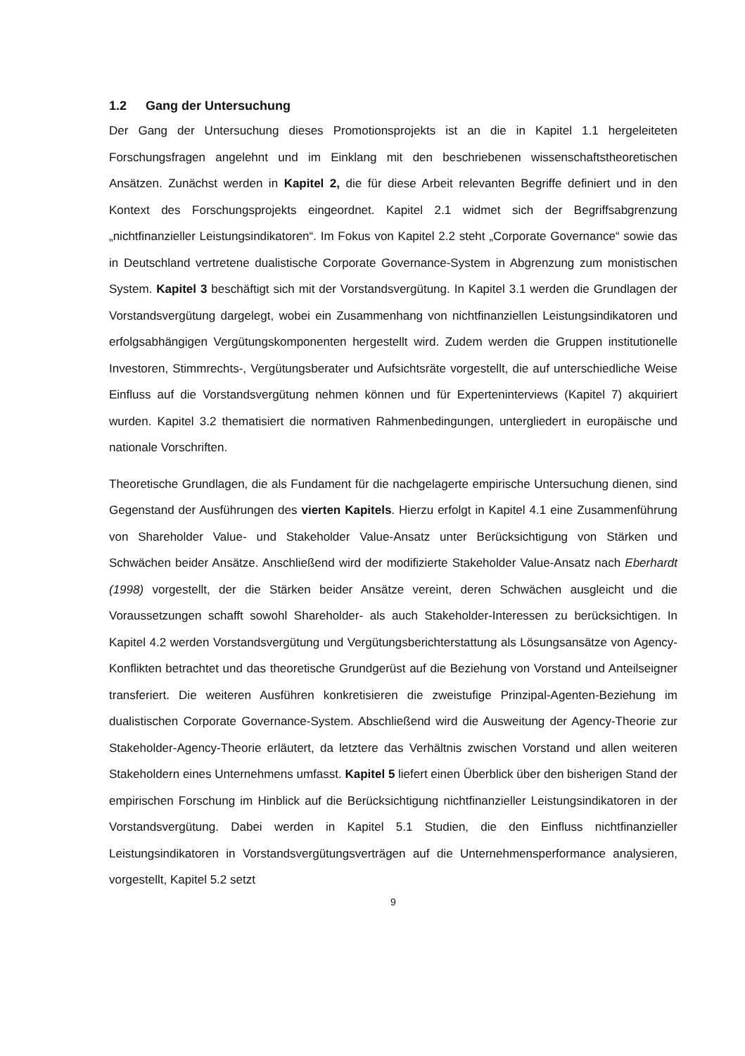1.2 Gang der Untersuchung
Der Gang der Untersuchung dieses Promotionsprojekts ist an die in Kapitel 1.1 hergeleiteten Forschungsfragen angelehnt und im Einklang mit den beschriebenen wissenschaftstheoretischen Ansätzen. Zunächst werden in Kapitel 2, die für diese Arbeit relevanten Begriffe definiert und in den Kontext des Forschungsprojekts eingeordnet. Kapitel 2.1 widmet sich der Begriffsabgrenzung „nichtfinanzieller Leistungsindikatoren“. Im Fokus von Kapitel 2.2 steht „Corporate Governance“ sowie das in Deutschland vertretene dualistische Corporate Governance-System in Abgrenzung zum monistischen System. Kapitel 3 beschäftigt sich mit der Vorstandsvergütung. In Kapitel 3.1 werden die Grundlagen der Vorstandsvergütung dargelegt, wobei ein Zusammenhang von nichtfinanziellen Leistungsindikatoren und erfolgsabhängigen Vergütungskomponenten hergestellt wird. Zudem werden die Gruppen institutionelle Investoren, Stimmrechts-, Vergütungsberater und Aufsichtsräte vorgestellt, die auf unterschiedliche Weise Einfluss auf die Vorstandsvergütung nehmen können und für Experteninterviews (Kapitel 7) akquiriert wurden. Kapitel 3.2 thematisiert die normativen Rahmenbedingungen, untergliedert in europäische und nationale Vorschriften.
Theoretische Grundlagen, die als Fundament für die nachgelagerte empirische Untersuchung dienen, sind Gegenstand der Ausführungen des vierten Kapitels. Hierzu erfolgt in Kapitel 4.1 eine Zusammenführung von Shareholder Value- und Stakeholder Value-Ansatz unter Berücksichtigung von Stärken und Schwächen beider Ansätze. Anschließend wird der modifizierte Stakeholder Value-Ansatz nach Eberhardt (1998) vorgestellt, der die Stärken beider Ansätze vereint, deren Schwächen ausgleicht und die Voraussetzungen schafft sowohl Shareholder- als auch Stakeholder-Interessen zu berücksichtigen. In Kapitel 4.2 werden Vorstandsvergütung und Vergütungsberichterstattung als Lösungsansätze von Agency-Konflikten betrachtet und das theoretische Grundgerüst auf die Beziehung von Vorstand und Anteilseigner transferiert. Die weiteren Ausführen konkretisieren die zweistufige Prinzipal-Agenten-Beziehung im dualistischen Corporate Governance-System. Abschließend wird die Ausweitung der Agency-Theorie zur Stakeholder-Agency-Theorie erläutert, da letztere das Verhältnis zwischen Vorstand und allen weiteren Stakeholdern eines Unternehmens umfasst. Kapitel 5 liefert einen Überblick über den bisherigen Stand der empirischen Forschung im Hinblick auf die Berücksichtigung nichtfinanzieller Leistungsindikatoren in der Vorstandsvergütung. Dabei werden in Kapitel 5.1 Studien, die den Einfluss nichtfinanzieller Leistungsindikatoren in Vorstandsvergütungsverträgen auf die Unternehmensperformance analysieren, vorgestellt, Kapitel 5.2 setzt
9